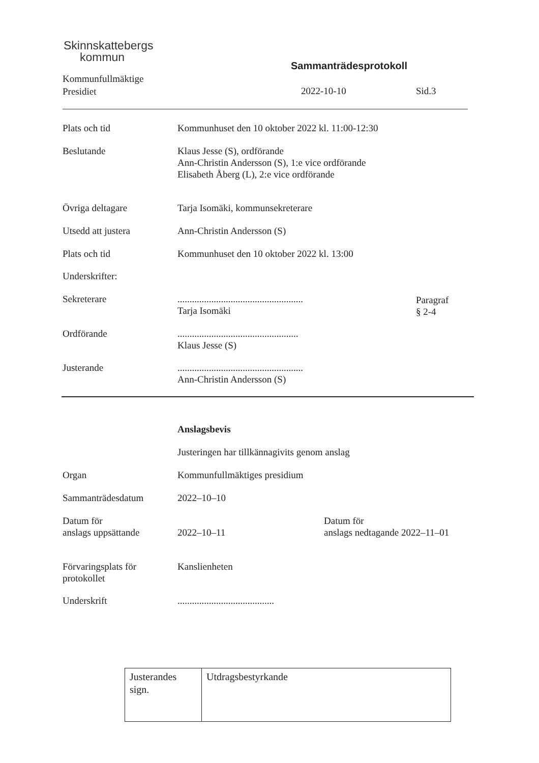Skinnskattebergs
kommun
Kommunfullmäktige
Presidiet
Sammanträdesprotokoll
2022-10-10 Sid.3
Plats och tid Kommunhuset den 10 oktober 2022 kl. 11:00-12:30
Beslutande Klaus Jesse (S), ordförande
Ann-Christin Andersson (S), 1:e vice ordförande
Elisabeth Åberg (L), 2:e vice ordförande
Övriga deltagare Tarja Isomäki, kommunsekreterare
Utsedd att justera Ann-Christin Andersson (S)
Plats och tid Kommunhuset den 10 oktober 2022 kl. 13:00
Underskrifter:
Sekreterare ....................................................
Tarja Isomäki
Paragraf
§ 2-4
Ordförande ..................................................
Klaus Jesse (S)
Justerande ....................................................
Ann-Christin Andersson (S)
Anslagsbevis
Justeringen har tillkännagivits genom anslag
Organ Kommunfullmäktiges presidium
Sammanträdesdatum 2022–10–10
Datum för
anslags uppsättande
2022–10–11 Datum för
anslags nedtagande 2022–11–01
Förvaringsplats för
protokollet
Kanslienheten
Underskrift ........................................
| Justerandes sign. | Utdragsbestyrkande |